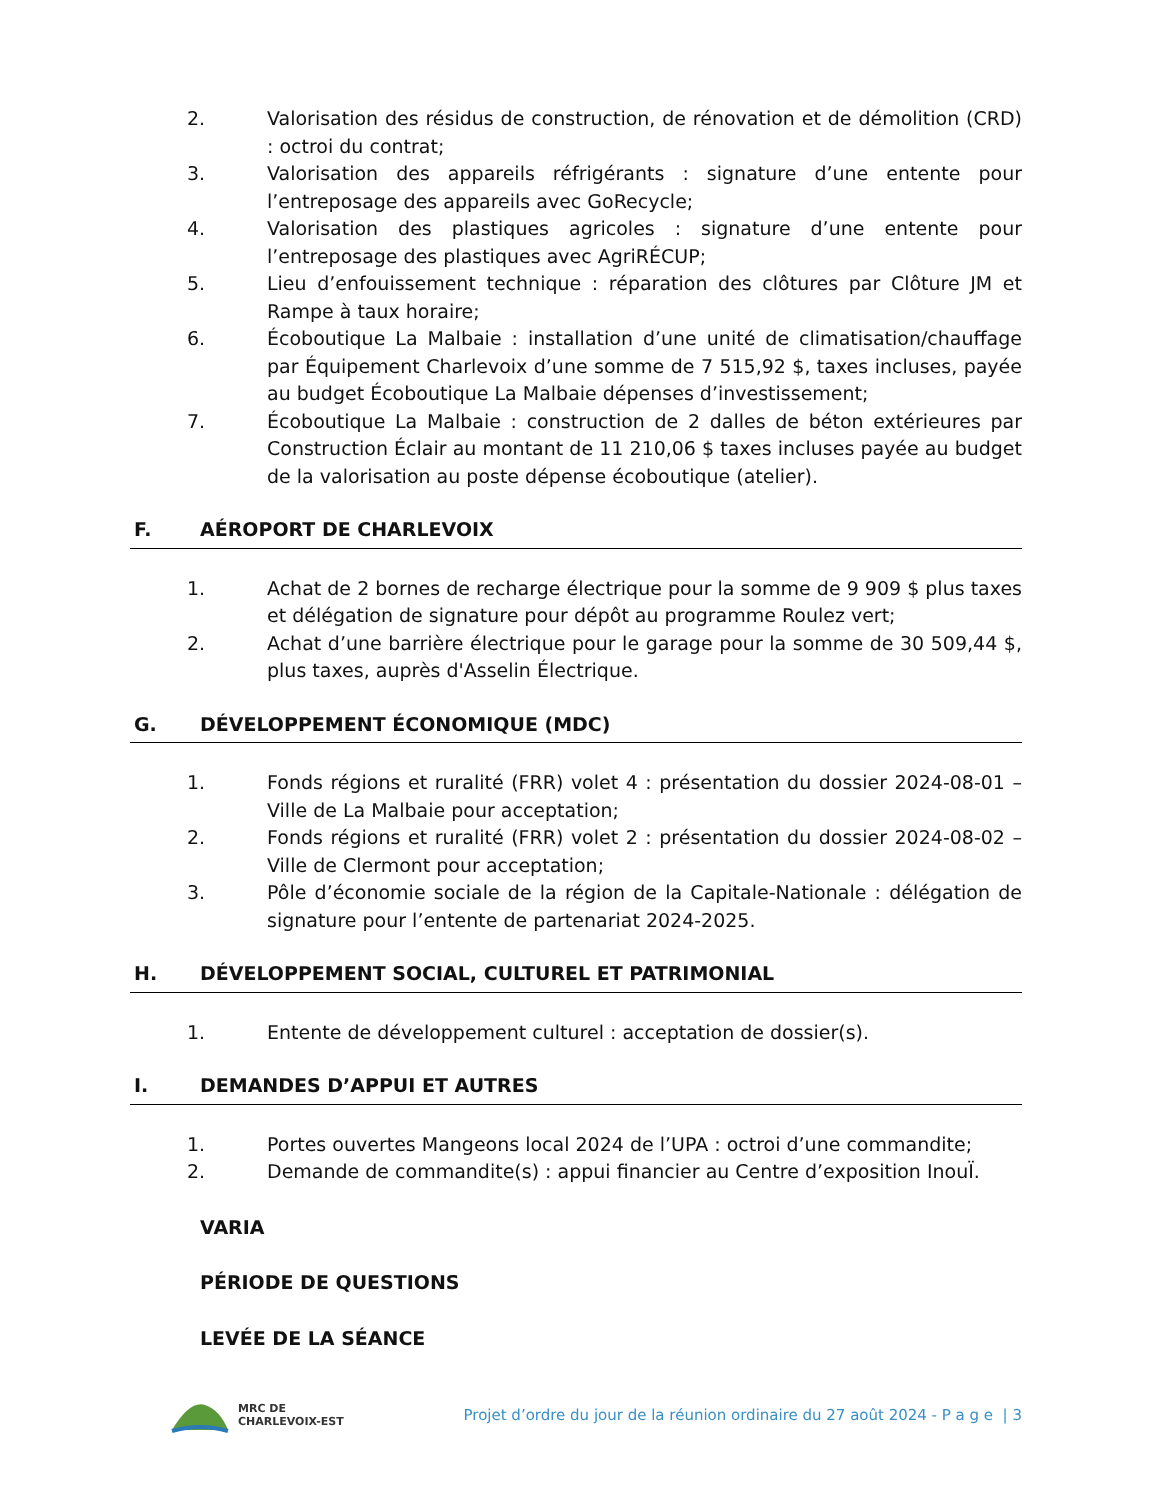2. Valorisation des résidus de construction, de rénovation et de démolition (CRD) : octroi du contrat;
3. Valorisation des appareils réfrigérants : signature d’une entente pour l’entreposage des appareils avec GoRecycle;
4. Valorisation des plastiques agricoles : signature d’une entente pour l’entreposage des plastiques avec AgriRÉCUP;
5. Lieu d’enfouissement technique : réparation des clôtures par Clôture JM et Rampe à taux horaire;
6. Écoboutique La Malbaie : installation d’une unité de climatisation/chauffage par Équipement Charlevoix d’une somme de 7 515,92 $, taxes incluses, payée au budget Écoboutique La Malbaie dépenses d’investissement;
7. Écoboutique La Malbaie : construction de 2 dalles de béton extérieures par Construction Éclair au montant de 11 210,06 $ taxes incluses payée au budget de la valorisation au poste dépense écoboutique (atelier).
F. AÉROPORT DE CHARLEVOIX
1. Achat de 2 bornes de recharge électrique pour la somme de 9 909 $ plus taxes et délégation de signature pour dépôt au programme Roulez vert;
2. Achat d’une barrière électrique pour le garage pour la somme de 30 509,44 $, plus taxes, auprès d'Asselin Électrique.
G. DÉVELOPPEMENT ÉCONOMIQUE (MDC)
1. Fonds régions et ruralité (FRR) volet 4 : présentation du dossier 2024-08-01 – Ville de La Malbaie pour acceptation;
2. Fonds régions et ruralité (FRR) volet 2 : présentation du dossier 2024-08-02 – Ville de Clermont pour acceptation;
3. Pôle d’économie sociale de la région de la Capitale-Nationale : délégation de signature pour l’entente de partenariat 2024-2025.
H. DÉVELOPPEMENT SOCIAL, CULTUREL ET PATRIMONIAL
1. Entente de développement culturel : acceptation de dossier(s).
I. DEMANDES D’APPUI ET AUTRES
1. Portes ouvertes Mangeons local 2024 de l’UPA : octroi d’une commandite;
2. Demande de commandite(s) : appui financier au Centre d’exposition InouÏ.
VARIA
PÉRIODE DE QUESTIONS
LEVÉE DE LA SÉANCE
MRC DE
CHARLEVOIX-EST
Projet d’ordre du jour de la réunion ordinaire du 27 août 2024 - P a g e | 3